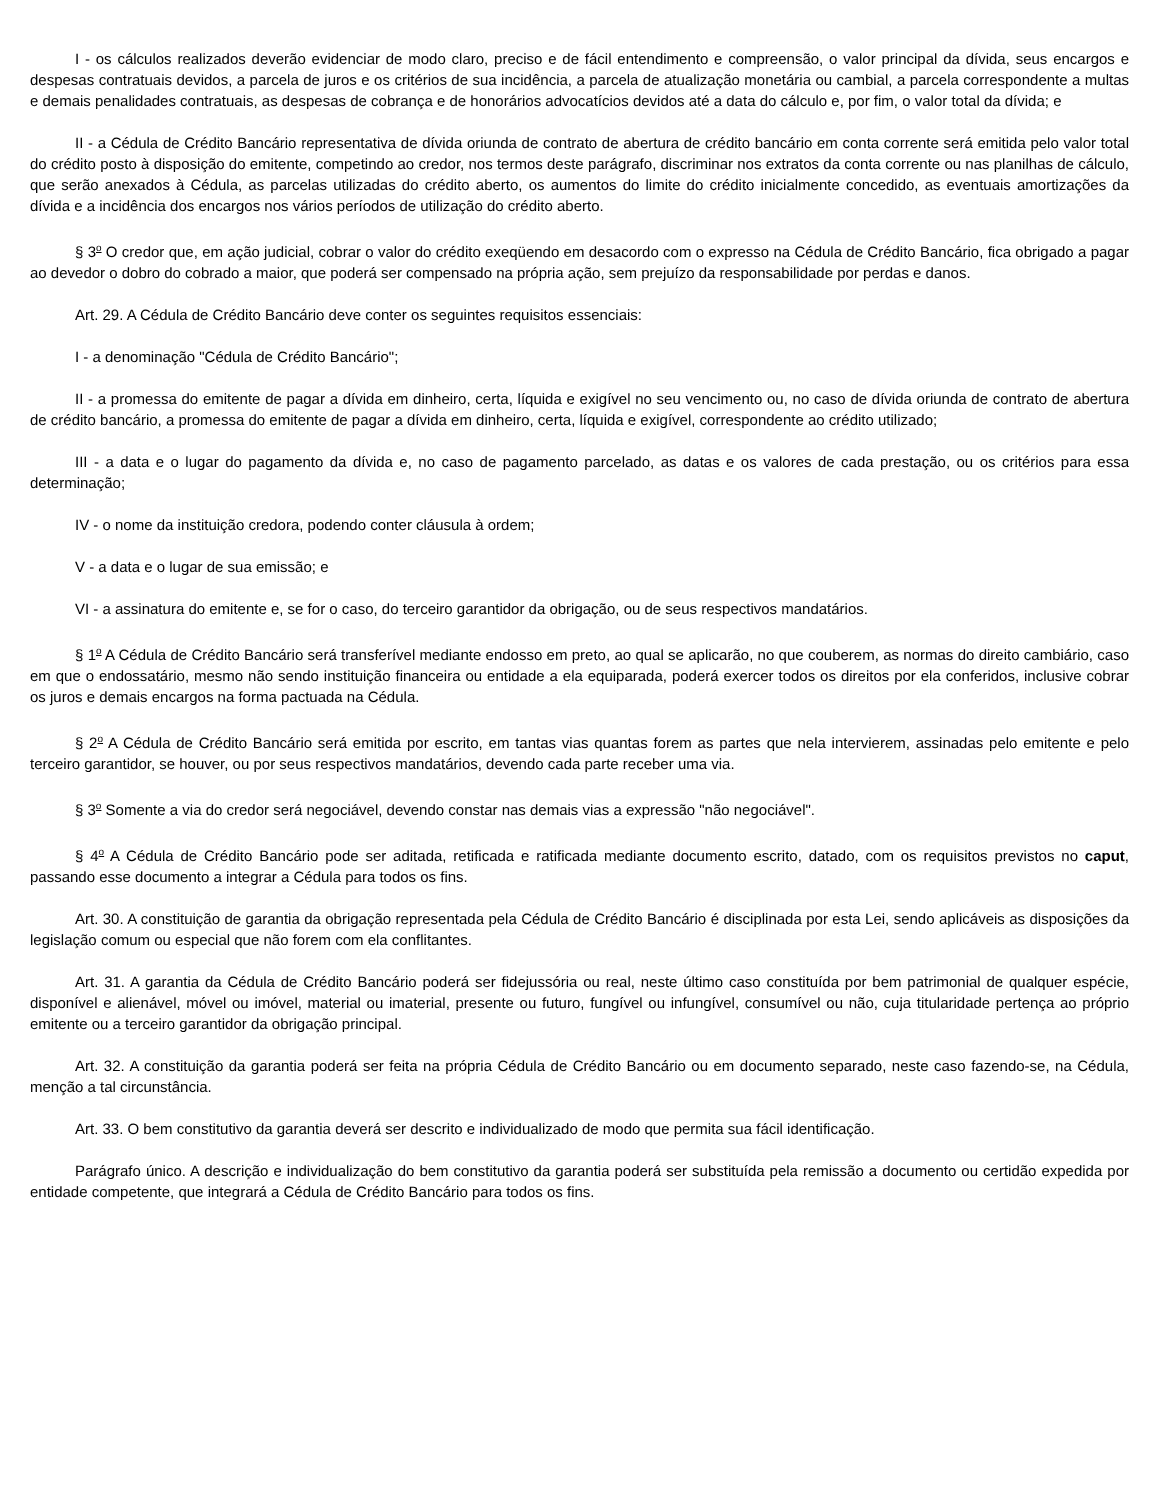I - os cálculos realizados deverão evidenciar de modo claro, preciso e de fácil entendimento e compreensão, o valor principal da dívida, seus encargos e despesas contratuais devidos, a parcela de juros e os critérios de sua incidência, a parcela de atualização monetária ou cambial, a parcela correspondente a multas e demais penalidades contratuais, as despesas de cobrança e de honorários advocatícios devidos até a data do cálculo e, por fim, o valor total da dívida; e
II - a Cédula de Crédito Bancário representativa de dívida oriunda de contrato de abertura de crédito bancário em conta corrente será emitida pelo valor total do crédito posto à disposição do emitente, competindo ao credor, nos termos deste parágrafo, discriminar nos extratos da conta corrente ou nas planilhas de cálculo, que serão anexados à Cédula, as parcelas utilizadas do crédito aberto, os aumentos do limite do crédito inicialmente concedido, as eventuais amortizações da dívida e a incidência dos encargos nos vários períodos de utilização do crédito aberto.
§ 3<sup>o</sup> O credor que, em ação judicial, cobrar o valor do crédito exeqüendo em desacordo com o expresso na Cédula de Crédito Bancário, fica obrigado a pagar ao devedor o dobro do cobrado a maior, que poderá ser compensado na própria ação, sem prejuízo da responsabilidade por perdas e danos.
Art. 29. A Cédula de Crédito Bancário deve conter os seguintes requisitos essenciais:
I - a denominação "Cédula de Crédito Bancário";
II - a promessa do emitente de pagar a dívida em dinheiro, certa, líquida e exigível no seu vencimento ou, no caso de dívida oriunda de contrato de abertura de crédito bancário, a promessa do emitente de pagar a dívida em dinheiro, certa, líquida e exigível, correspondente ao crédito utilizado;
III - a data e o lugar do pagamento da dívida e, no caso de pagamento parcelado, as datas e os valores de cada prestação, ou os critérios para essa determinação;
IV - o nome da instituição credora, podendo conter cláusula à ordem;
V - a data e o lugar de sua emissão; e
VI - a assinatura do emitente e, se for o caso, do terceiro garantidor da obrigação, ou de seus respectivos mandatários.
§ 1<sup>o</sup> A Cédula de Crédito Bancário será transferível mediante endosso em preto, ao qual se aplicarão, no que couberem, as normas do direito cambiário, caso em que o endossatário, mesmo não sendo instituição financeira ou entidade a ela equiparada, poderá exercer todos os direitos por ela conferidos, inclusive cobrar os juros e demais encargos na forma pactuada na Cédula.
§ 2<sup>o</sup> A Cédula de Crédito Bancário será emitida por escrito, em tantas vias quantas forem as partes que nela intervierem, assinadas pelo emitente e pelo terceiro garantidor, se houver, ou por seus respectivos mandatários, devendo cada parte receber uma via.
§ 3<sup>o</sup> Somente a via do credor será negociável, devendo constar nas demais vias a expressão "não negociável".
§ 4<sup>o</sup> A Cédula de Crédito Bancário pode ser aditada, retificada e ratificada mediante documento escrito, datado, com os requisitos previstos no caput, passando esse documento a integrar a Cédula para todos os fins.
Art. 30. A constituição de garantia da obrigação representada pela Cédula de Crédito Bancário é disciplinada por esta Lei, sendo aplicáveis as disposições da legislação comum ou especial que não forem com ela conflitantes.
Art. 31. A garantia da Cédula de Crédito Bancário poderá ser fidejussória ou real, neste último caso constituída por bem patrimonial de qualquer espécie, disponível e alienável, móvel ou imóvel, material ou imaterial, presente ou futuro, fungível ou infungível, consumível ou não, cuja titularidade pertença ao próprio emitente ou a terceiro garantidor da obrigação principal.
Art. 32. A constituição da garantia poderá ser feita na própria Cédula de Crédito Bancário ou em documento separado, neste caso fazendo-se, na Cédula, menção a tal circunstância.
Art. 33. O bem constitutivo da garantia deverá ser descrito e individualizado de modo que permita sua fácil identificação.
Parágrafo único. A descrição e individualização do bem constitutivo da garantia poderá ser substituída pela remissão a documento ou certidão expedida por entidade competente, que integrará a Cédula de Crédito Bancário para todos os fins.